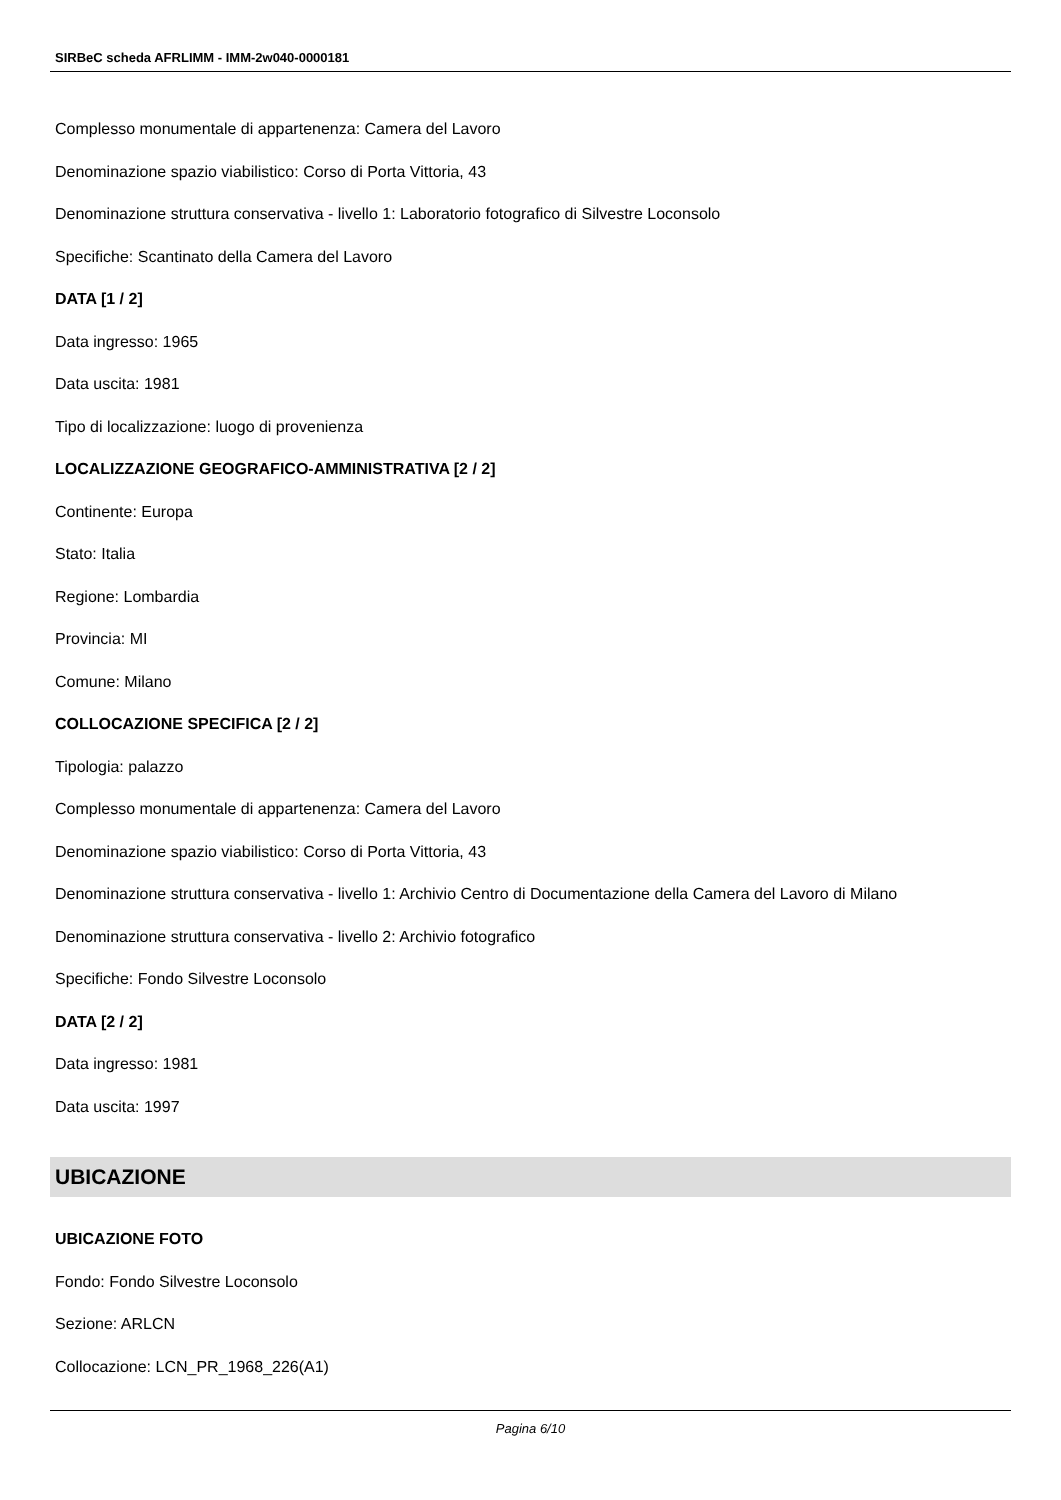SIRBeC scheda AFRLIMM - IMM-2w040-0000181
Complesso monumentale di appartenenza: Camera del Lavoro
Denominazione spazio viabilistico: Corso di Porta Vittoria, 43
Denominazione struttura conservativa - livello 1: Laboratorio fotografico di Silvestre Loconsolo
Specifiche: Scantinato della Camera del Lavoro
DATA [1 / 2]
Data ingresso: 1965
Data uscita: 1981
Tipo di localizzazione: luogo di provenienza
LOCALIZZAZIONE GEOGRAFICO-AMMINISTRATIVA [2 / 2]
Continente: Europa
Stato: Italia
Regione: Lombardia
Provincia: MI
Comune: Milano
COLLOCAZIONE SPECIFICA [2 / 2]
Tipologia: palazzo
Complesso monumentale di appartenenza: Camera del Lavoro
Denominazione spazio viabilistico: Corso di Porta Vittoria, 43
Denominazione struttura conservativa - livello 1: Archivio Centro di Documentazione della Camera del Lavoro di Milano
Denominazione struttura conservativa - livello 2: Archivio fotografico
Specifiche: Fondo Silvestre Loconsolo
DATA [2 / 2]
Data ingresso: 1981
Data uscita: 1997
UBICAZIONE
UBICAZIONE FOTO
Fondo: Fondo Silvestre Loconsolo
Sezione: ARLCN
Collocazione: LCN_PR_1968_226(A1)
Pagina 6/10